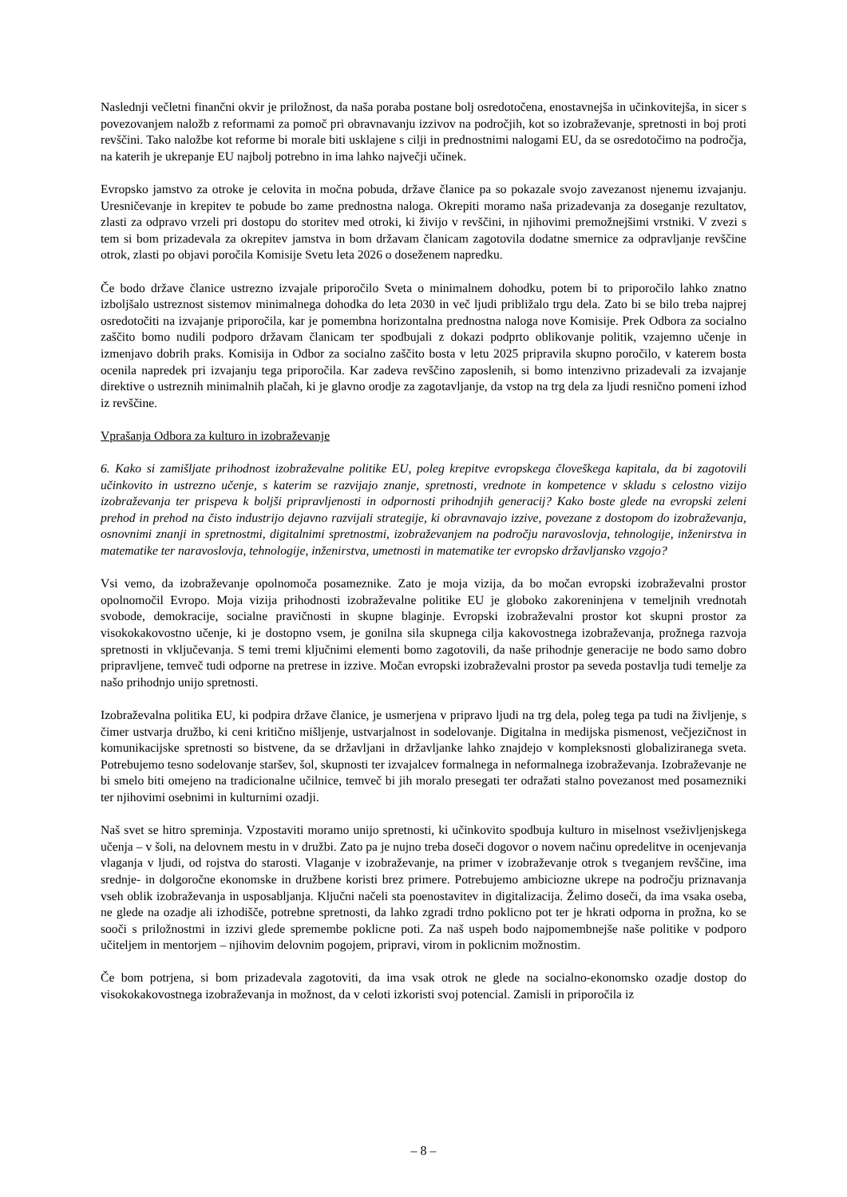Naslednji večletni finančni okvir je priložnost, da naša poraba postane bolj osredotočena, enostavnejša in učinkovitejša, in sicer s povezovanjem naložb z reformami za pomoč pri obravnavanju izzivov na področjih, kot so izobraževanje, spretnosti in boj proti revščini. Tako naložbe kot reforme bi morale biti usklajene s cilji in prednostnimi nalogami EU, da se osredotočimo na področja, na katerih je ukrepanje EU najbolj potrebno in ima lahko največji učinek.
Evropsko jamstvo za otroke je celovita in močna pobuda, države članice pa so pokazale svojo zavezanost njenemu izvajanju. Uresničevanje in krepitev te pobude bo zame prednostna naloga. Okrepiti moramo naša prizadevanja za doseganje rezultatov, zlasti za odpravo vrzeli pri dostopu do storitev med otroki, ki živijo v revščini, in njihovimi premožnejšimi vrstniki. V zvezi s tem si bom prizadevala za okrepitev jamstva in bom državam članicam zagotovila dodatne smernice za odpravljanje revščine otrok, zlasti po objavi poročila Komisije Svetu leta 2026 o doseženem napredku.
Če bodo države članice ustrezno izvajale priporočilo Sveta o minimalnem dohodku, potem bi to priporočilo lahko znatno izboljšalo ustreznost sistemov minimalnega dohodka do leta 2030 in več ljudi približalo trgu dela. Zato bi se bilo treba najprej osredotočiti na izvajanje priporočila, kar je pomembna horizontalna prednostna naloga nove Komisije. Prek Odbora za socialno zaščito bomo nudili podporo državam članicam ter spodbujali z dokazi podprto oblikovanje politik, vzajemno učenje in izmenjavo dobrih praks. Komisija in Odbor za socialno zaščito bosta v letu 2025 pripravila skupno poročilo, v katerem bosta ocenila napredek pri izvajanju tega priporočila. Kar zadeva revščino zaposlenih, si bomo intenzivno prizadevali za izvajanje direktive o ustreznih minimalnih plačah, ki je glavno orodje za zagotavljanje, da vstop na trg dela za ljudi resnično pomeni izhod iz revščine.
Vprašanja Odbora za kulturo in izobraževanje
6. Kako si zamišljate prihodnost izobraževalne politike EU, poleg krepitve evropskega človeškega kapitala, da bi zagotovili učinkovito in ustrezno učenje, s katerim se razvijajo znanje, spretnosti, vrednote in kompetence v skladu s celostno vizijo izobraževanja ter prispeva k boljši pripravljenosti in odpornosti prihodnjih generacij? Kako boste glede na evropski zeleni prehod in prehod na čisto industrijo dejavno razvijali strategije, ki obravnavajo izzive, povezane z dostopom do izobraževanja, osnovnimi znanji in spretnostmi, digitalnimi spretnostmi, izobraževanjem na področju naravoslovja, tehnologije, inženirstva in matematike ter naravoslovja, tehnologije, inženirstva, umetnosti in matematike ter evropsko državljansko vzgojo?
Vsi vemo, da izobraževanje opolnomoča posameznike. Zato je moja vizija, da bo močan evropski izobraževalni prostor opolnomočil Evropo. Moja vizija prihodnosti izobraževalne politike EU je globoko zakoreninjena v temeljnih vrednotah svobode, demokracije, socialne pravičnosti in skupne blaginje. Evropski izobraževalni prostor kot skupni prostor za visokokakovostno učenje, ki je dostopno vsem, je gonilna sila skupnega cilja kakovostnega izobraževanja, prožnega razvoja spretnosti in vključevanja. S temi tremi ključnimi elementi bomo zagotovili, da naše prihodnje generacije ne bodo samo dobro pripravljene, temveč tudi odporne na pretrese in izzive. Močan evropski izobraževalni prostor pa seveda postavlja tudi temelje za našo prihodnjo unijo spretnosti.
Izobraževalna politika EU, ki podpira države članice, je usmerjena v pripravo ljudi na trg dela, poleg tega pa tudi na življenje, s čimer ustvarja družbo, ki ceni kritično mišljenje, ustvarjalnost in sodelovanje. Digitalna in medijska pismenost, večjezičnost in komunikacijske spretnosti so bistvene, da se državljani in državljanke lahko znajdejo v kompleksnosti globaliziranega sveta. Potrebujemo tesno sodelovanje staršev, šol, skupnosti ter izvajalcev formalnega in neformalnega izobraževanja. Izobraževanje ne bi smelo biti omejeno na tradicionalne učilnice, temveč bi jih moralo presegati ter odražati stalno povezanost med posamezniki ter njihovimi osebnimi in kulturnimi ozadji.
Naš svet se hitro spreminja. Vzpostaviti moramo unijo spretnosti, ki učinkovito spodbuja kulturo in miselnost vseživljenjskega učenja – v šoli, na delovnem mestu in v družbi. Zato pa je nujno treba doseči dogovor o novem načinu opredelitve in ocenjevanja vlaganja v ljudi, od rojstva do starosti. Vlaganje v izobraževanje, na primer v izobraževanje otrok s tveganjem revščine, ima srednje- in dolgoročne ekonomske in družbene koristi brez primere. Potrebujemo ambiciozne ukrepe na področju priznavanja vseh oblik izobraževanja in usposabljanja. Ključni načeli sta poenostavitev in digitalizacija. Želimo doseči, da ima vsaka oseba, ne glede na ozadje ali izhodišče, potrebne spretnosti, da lahko zgradi trdno poklicno pot ter je hkrati odporna in prožna, ko se sooči s priložnostmi in izzivi glede spremembe poklicne poti. Za naš uspeh bodo najpomembnejše naše politike v podporo učiteljem in mentorjem – njihovim delovnim pogojem, pripravi, virom in poklicnim možnostim.
Če bom potrjena, si bom prizadevala zagotoviti, da ima vsak otrok ne glede na socialno-ekonomsko ozadje dostop do visokokakovostnega izobraževanja in možnost, da v celoti izkoristi svoj potencial. Zamisli in priporočila iz
– 8 –